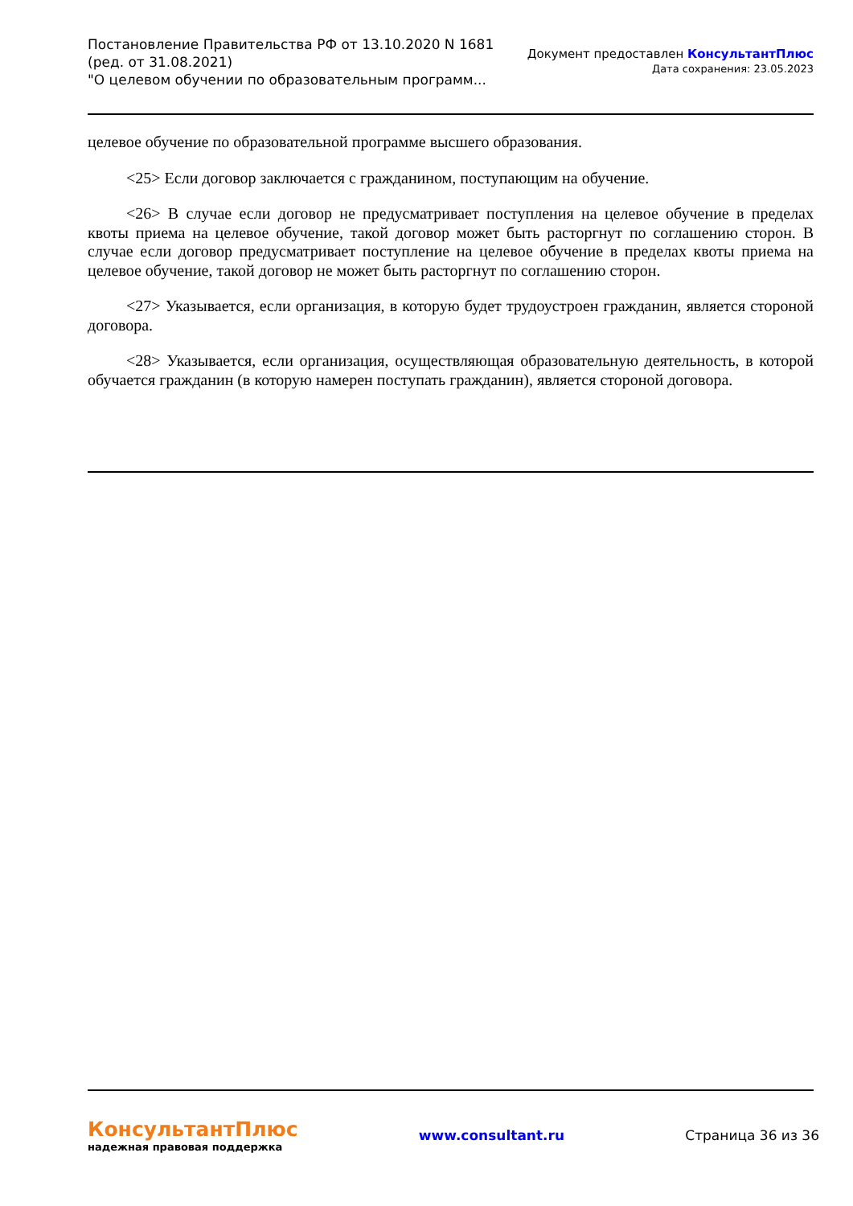Постановление Правительства РФ от 13.10.2020 N 1681
(ред. от 31.08.2021)
"О целевом обучении по образовательным программ...
Документ предоставлен КонсультантПлюс
Дата сохранения: 23.05.2023
целевое обучение по образовательной программе высшего образования.
<25> Если договор заключается с гражданином, поступающим на обучение.
<26> В случае если договор не предусматривает поступления на целевое обучение в пределах квоты приема на целевое обучение, такой договор может быть расторгнут по соглашению сторон. В случае если договор предусматривает поступление на целевое обучение в пределах квоты приема на целевое обучение, такой договор не может быть расторгнут по соглашению сторон.
<27> Указывается, если организация, в которую будет трудоустроен гражданин, является стороной договора.
<28> Указывается, если организация, осуществляющая образовательную деятельность, в которой обучается гражданин (в которую намерен поступать гражданин), является стороной договора.
КонсультантПлюс
надежная правовая поддержка
www.consultant.ru Страница 36 из 36